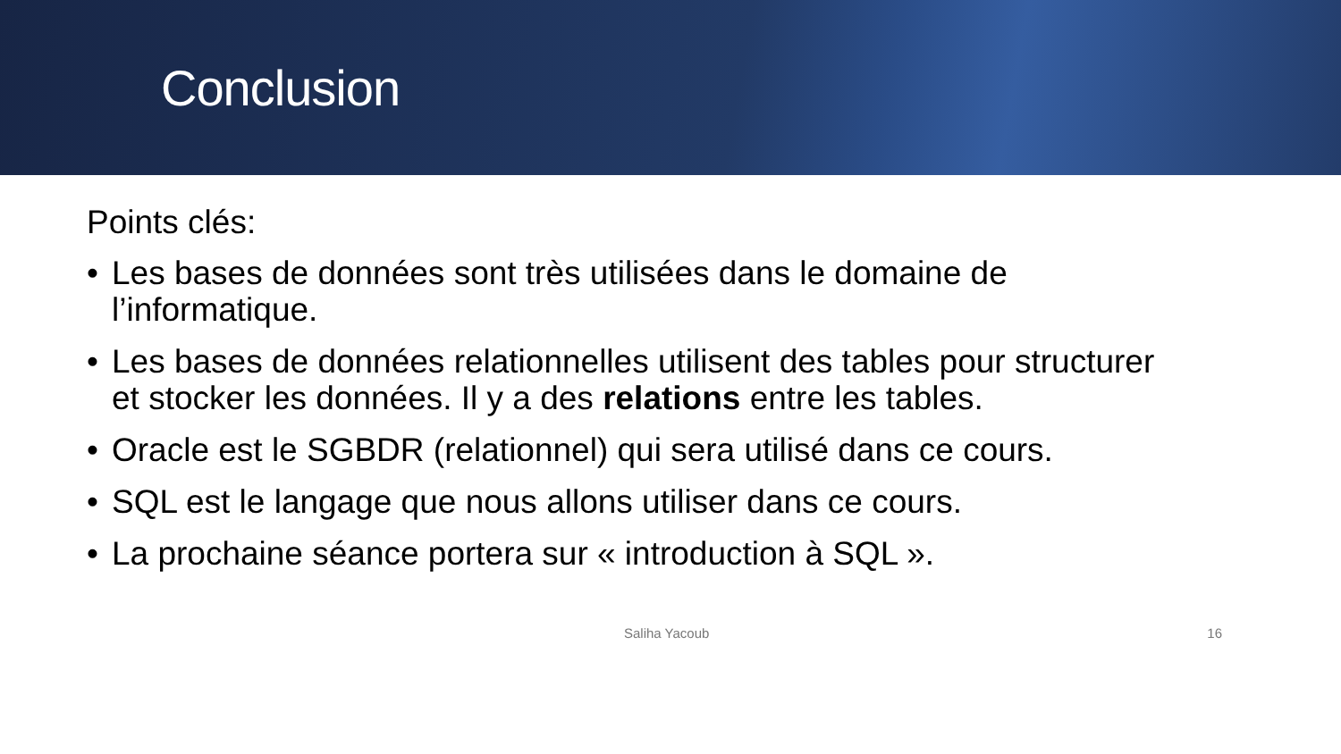Conclusion
Points clés:
• Les bases de données sont très utilisées dans le domaine de l’informatique.
• Les bases de données relationnelles utilisent des tables pour structurer et stocker les données. Il y a des relations entre les tables.
• Oracle est le SGBDR (relationnel) qui sera utilisé dans ce cours.
• SQL est le langage que nous allons utiliser dans ce cours.
• La prochaine séance portera sur « introduction à SQL ».
Saliha Yacoub 16